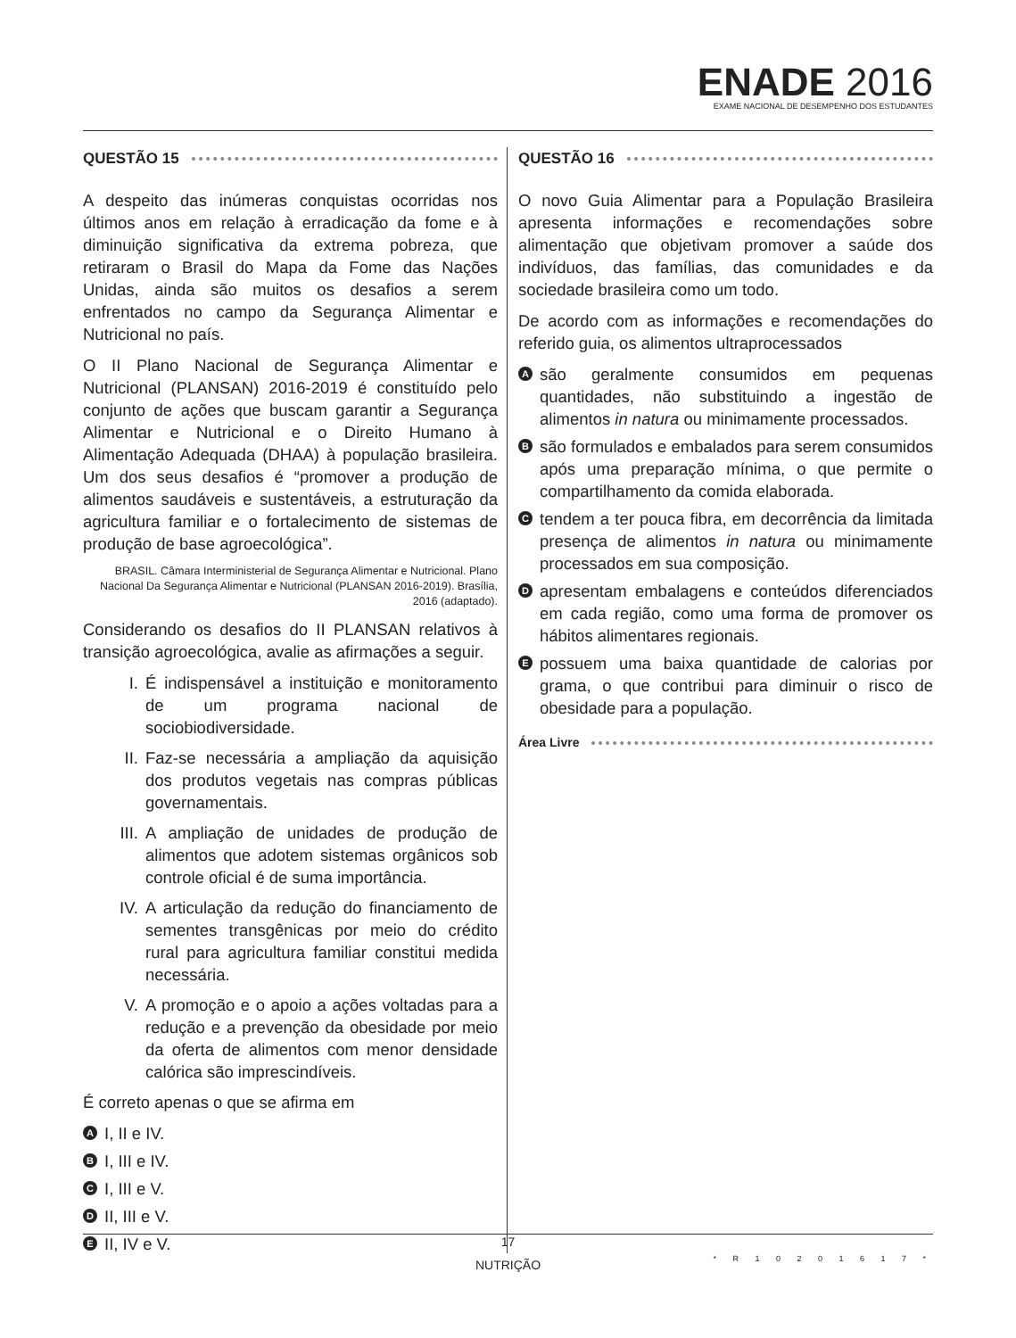ENADE 2016
EXAME NACIONAL DE DESEMPENHO DOS ESTUDANTES
QUESTÃO 15
A despeito das inúmeras conquistas ocorridas nos últimos anos em relação à erradicação da fome e à diminuição significativa da extrema pobreza, que retiraram o Brasil do Mapa da Fome das Nações Unidas, ainda são muitos os desafios a serem enfrentados no campo da Segurança Alimentar e Nutricional no país.
O II Plano Nacional de Segurança Alimentar e Nutricional (PLANSAN) 2016-2019 é constituído pelo conjunto de ações que buscam garantir a Segurança Alimentar e Nutricional e o Direito Humano à Alimentação Adequada (DHAA) à população brasileira. Um dos seus desafios é “promover a produção de alimentos saudáveis e sustentáveis, a estruturação da agricultura familiar e o fortalecimento de sistemas de produção de base agroecológica”.
BRASIL. Câmara Interministerial de Segurança Alimentar e Nutricional. Plano Nacional Da Segurança Alimentar e Nutricional (PLANSAN 2016-2019). Brasília, 2016 (adaptado).
Considerando os desafios do II PLANSAN relativos à transição agroecológica, avalie as afirmações a seguir.
I. É indispensável a instituição e monitoramento de um programa nacional de sociobiodiversidade.
II. Faz-se necessária a ampliação da aquisição dos produtos vegetais nas compras públicas governamentais.
III. A ampliação de unidades de produção de alimentos que adotem sistemas orgânicos sob controle oficial é de suma importância.
IV. A articulação da redução do financiamento de sementes transgênicas por meio do crédito rural para agricultura familiar constitui medida necessária.
V. A promoção e o apoio a ações voltadas para a redução e a prevenção da obesidade por meio da oferta de alimentos com menor densidade calórica são imprescindíveis.
É correto apenas o que se afirma em
A I, II e IV.
B I, III e IV.
C I, III e V.
D II, III e V.
E II, IV e V.
QUESTÃO 16
O novo Guia Alimentar para a População Brasileira apresenta informações e recomendações sobre alimentação que objetivam promover a saúde dos indivíduos, das famílias, das comunidades e da sociedade brasileira como um todo.
De acordo com as informações e recomendações do referido guia, os alimentos ultraprocessados
Asão geralmente consumidos em pequenas quantidades, não substituindo a ingestão de alimentos in natura ou minimamente processados.
Bsão formulados e embalados para serem consumidos após uma preparação mínima, o que permite o compartilhamento da comida elaborada.
Ctendem a ter pouca fibra, em decorrência da limitada presença de alimentos in natura ou minimamente processados em sua composição.
Dapresentam embalagens e conteúdos diferenciados em cada região, como uma forma de promover os hábitos alimentares regionais.
Epossuem uma baixa quantidade de calorias por grama, o que contribui para diminuir o risco de obesidade para a população.
Área Livre
17
NUTRIÇÃO
* R 1 0 2 0 1 6 1 7 *